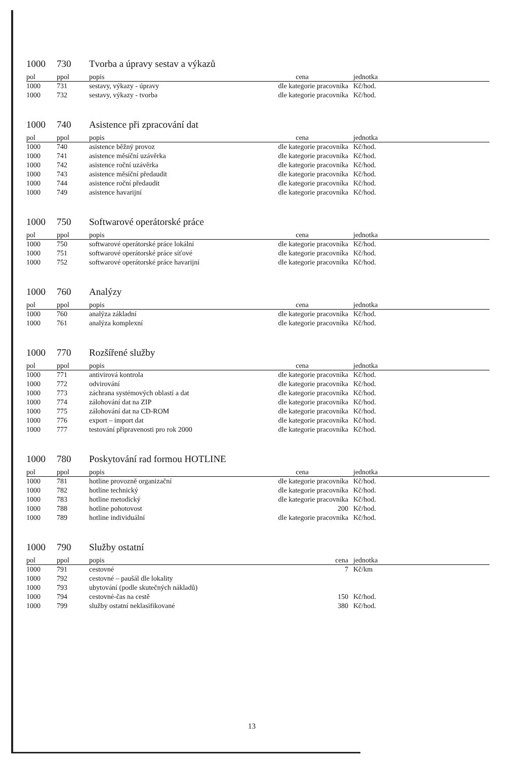1000 730 Tvorba a úpravy sestav a výkazů
| pol | ppol | popis | cena | jednotka |
| --- | --- | --- | --- | --- |
| 1000 | 731 | sestavy, výkazy - úpravy | dle kategorie pracovníka | Kč/hod. |
| 1000 | 732 | sestavy, výkazy - tvorba | dle kategorie pracovníka | Kč/hod. |
1000 740 Asistence při zpracování dat
| pol | ppol | popis | cena | jednotka |
| --- | --- | --- | --- | --- |
| 1000 | 740 | asistence běžný provoz | dle kategorie pracovníka | Kč/hod. |
| 1000 | 741 | asistence měsíční uzávěrka | dle kategorie pracovníka | Kč/hod. |
| 1000 | 742 | asistence roční uzávěrka | dle kategorie pracovníka | Kč/hod. |
| 1000 | 743 | asistence měsíční předaudit | dle kategorie pracovníka | Kč/hod. |
| 1000 | 744 | asistence roční předaudit | dle kategorie pracovníka | Kč/hod. |
| 1000 | 749 | asistence havarijní | dle kategorie pracovníka | Kč/hod. |
1000 750 Softwarové operátorské práce
| pol | ppol | popis | cena | jednotka |
| --- | --- | --- | --- | --- |
| 1000 | 750 | softwarové operátorské práce lokální | dle kategorie pracovníka | Kč/hod. |
| 1000 | 751 | softwarové operátorské práce síťové | dle kategorie pracovníka | Kč/hod. |
| 1000 | 752 | softwarové operátorské práce havarijní | dle kategorie pracovníka | Kč/hod. |
1000 760 Analýzy
| pol | ppol | popis | cena | jednotka |
| --- | --- | --- | --- | --- |
| 1000 | 760 | analýza základní | dle kategorie pracovníka | Kč/hod. |
| 1000 | 761 | analýza komplexní | dle kategorie pracovníka | Kč/hod. |
1000 770 Rozšířené služby
| pol | ppol | popis | cena | jednotka |
| --- | --- | --- | --- | --- |
| 1000 | 771 | antivirová kontrola | dle kategorie pracovníka | Kč/hod. |
| 1000 | 772 | odvirování | dle kategorie pracovníka | Kč/hod. |
| 1000 | 773 | záchrana systémových oblastí a dat | dle kategorie pracovníka | Kč/hod. |
| 1000 | 774 | zálohování dat na ZIP | dle kategorie pracovníka | Kč/hod. |
| 1000 | 775 | zálohování dat na CD-ROM | dle kategorie pracovníka | Kč/hod. |
| 1000 | 776 | export – import dat | dle kategorie pracovníka | Kč/hod. |
| 1000 | 777 | testování připravenosti pro rok 2000 | dle kategorie pracovníka | Kč/hod. |
1000 780 Poskytování rad formou HOTLINE
| pol | ppol | popis | cena | jednotka |
| --- | --- | --- | --- | --- |
| 1000 | 781 | hotline provozně organizační | dle kategorie pracovníka | Kč/hod. |
| 1000 | 782 | hotline technický | dle kategorie pracovníka | Kč/hod. |
| 1000 | 783 | hotline metodický | dle kategorie pracovníka | Kč/hod. |
| 1000 | 788 | hotline pohotovost | 200 | Kč/hod. |
| 1000 | 789 | hotline individuální | dle kategorie pracovníka | Kč/hod. |
1000 790 Služby ostatní
| pol | ppol | popis | cena | jednotka |
| --- | --- | --- | --- | --- |
| 1000 | 791 | cestovné | 7 | Kč/km |
| 1000 | 792 | cestovné – paušál dle lokality | | |
| 1000 | 793 | ubytování (podle skutečných nákladů) | | |
| 1000 | 794 | cestovné-čas na cestě | 150 | Kč/hod. |
| 1000 | 799 | služby ostatní neklasifikované | 380 | Kč/hod. |
13